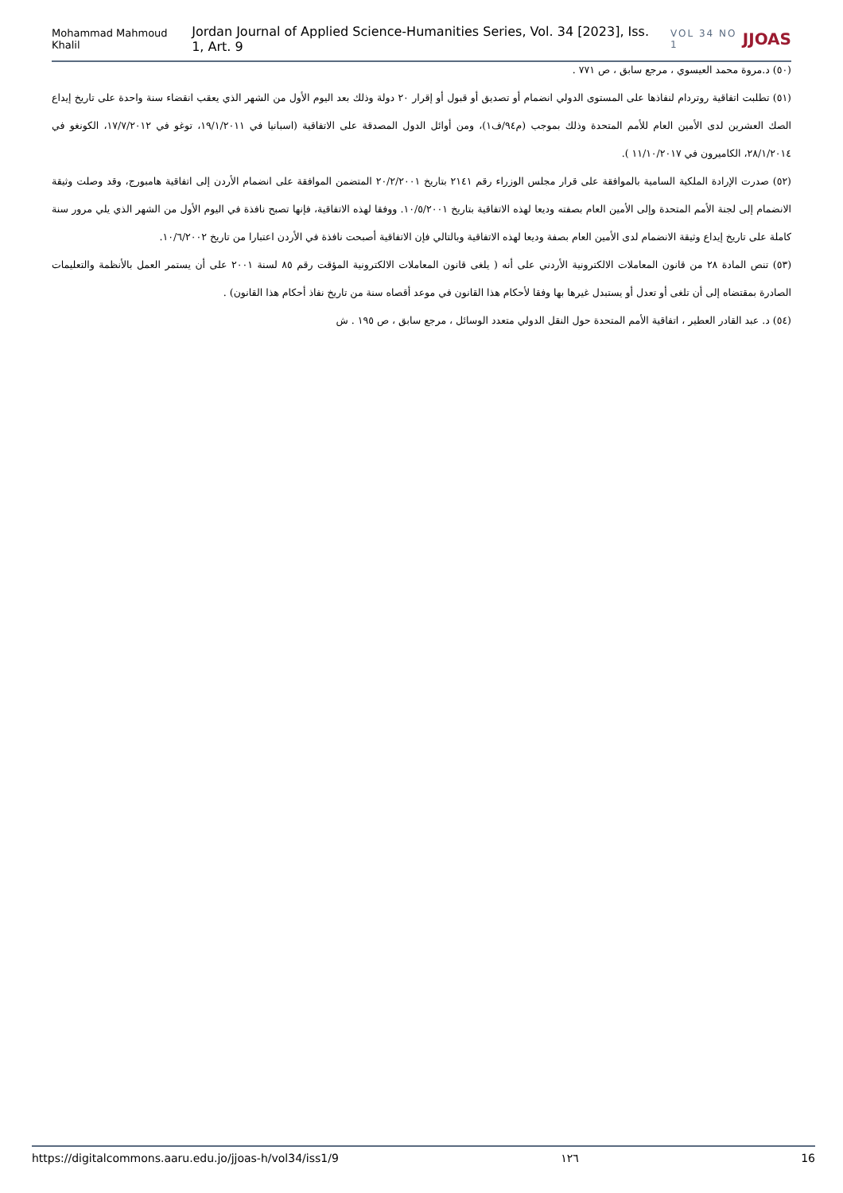Mohammad Mahmoud Khalil Jordan Journal of Applied Science-Humanities Series, Vol. 34 [2023], Iss. 1, Art. 9 VOL 34 NO 1 JJOAS
(٥٠) د.مروة محمد العيسوي ، مرجع سابق ، ص ٧٧١ .
(٥١) تطلبت اتفاقية روتردام لنفاذها على المستوى الدولي انضمام أو تصديق أو قبول أو إقرار ٢٠ دولة وذلك بعد اليوم الأول من الشهر الذي يعقب انقضاء سنة واحدة على تاريخ إيداع الصك العشرين لدى الأمين العام للأمم المتحدة وذلك بموجب (م٩٤/ف١)، ومن أوائل الدول المصدقة على الاتفاقية (اسبانيا في ١٩/١/٢٠١١، توغو في ١٧/٧/٢٠١٢، الكونغو في ٢٨/١/٢٠١٤، الكاميرون في ١١/١٠/٢٠١٧ ).
(٥٢) صدرت الإرادة الملكية السامية بالموافقة على قرار مجلس الوزراء رقم ٢١٤١ بتاريخ ٢٠/٢/٢٠٠١ المتضمن الموافقة على انضمام الأردن إلى اتفاقية هامبورج، وقد وصلت وثيقة الانضمام إلى لجنة الأمم المتحدة وإلى الأمين العام بصفته وديعا لهذه الاتفاقية بتاريخ ١٠/٥/٢٠٠١. ووفقا لهذه الاتفاقية، فإنها تصبح نافذة في اليوم الأول من الشهر الذي يلي مرور سنة كاملة على تاريخ إيداع وثيقة الانضمام لدى الأمين العام بصفة وديعا لهذه الاتفاقية وبالتالي فإن الاتفاقية أصبحت نافذة في الأردن اعتبارا من تاريخ ١٠/٦/٢٠٠٢.
(٥٣) تنص المادة ٢٨ من قانون المعاملات الالكترونية الأردني على أنه ( يلغى قانون المعاملات الالكترونية المؤقت رقم ٨٥ لسنة ٢٠٠١ على أن يستمر العمل بالأنظمة والتعليمات الصادرة بمقتضاه إلى أن تلغى أو تعدل أو يستبدل غيرها بها وفقا لأحكام هذا القانون في موعد أقصاه سنة من تاريخ نفاذ أحكام هذا القانون) .
(٥٤) د. عبد القادر العطير ، اتفاقية الأمم المتحدة حول النقل الدولي متعدد الوسائل ، مرجع سابق ، ص ١٩٥ . ش
https://digitalcommons.aaru.edu.jo/jjoas-h/vol34/iss1/9 ١٢٦ 16